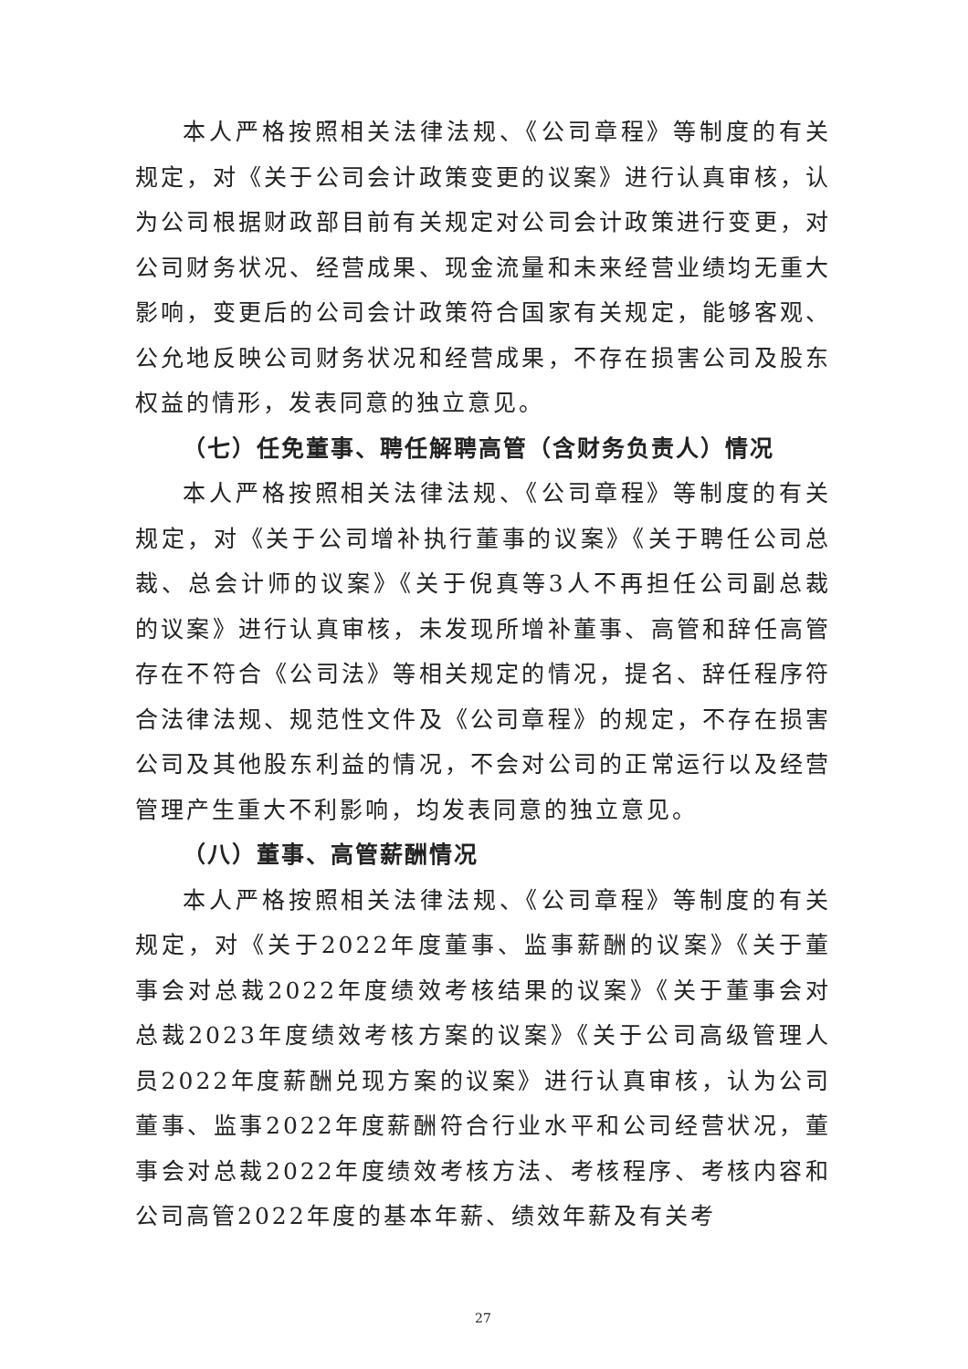本人严格按照相关法律法规、《公司章程》等制度的有关规定，对《关于公司会计政策变更的议案》进行认真审核，认为公司根据财政部目前有关规定对公司会计政策进行变更，对公司财务状况、经营成果、现金流量和未来经营业绩均无重大影响，变更后的公司会计政策符合国家有关规定，能够客观、公允地反映公司财务状况和经营成果，不存在损害公司及股东权益的情形，发表同意的独立意见。
（七）任免董事、聘任解聘高管（含财务负责人）情况
本人严格按照相关法律法规、《公司章程》等制度的有关规定，对《关于公司增补执行董事的议案》《关于聘任公司总裁、总会计师的议案》《关于倪真等3人不再担任公司副总裁的议案》进行认真审核，未发现所增补董事、高管和辞任高管存在不符合《公司法》等相关规定的情况，提名、辞任程序符合法律法规、规范性文件及《公司章程》的规定，不存在损害公司及其他股东利益的情况，不会对公司的正常运行以及经营管理产生重大不利影响，均发表同意的独立意见。
（八）董事、高管薪酬情况
本人严格按照相关法律法规、《公司章程》等制度的有关规定，对《关于2022年度董事、监事薪酬的议案》《关于董事会对总裁2022年度绩效考核结果的议案》《关于董事会对总裁2023年度绩效考核方案的议案》《关于公司高级管理人员2022年度薪酬兑现方案的议案》进行认真审核，认为公司董事、监事2022年度薪酬符合行业水平和公司经营状况，董事会对总裁2022年度绩效考核方法、考核程序、考核内容和公司高管2022年度的基本年薪、绩效年薪及有关考
27